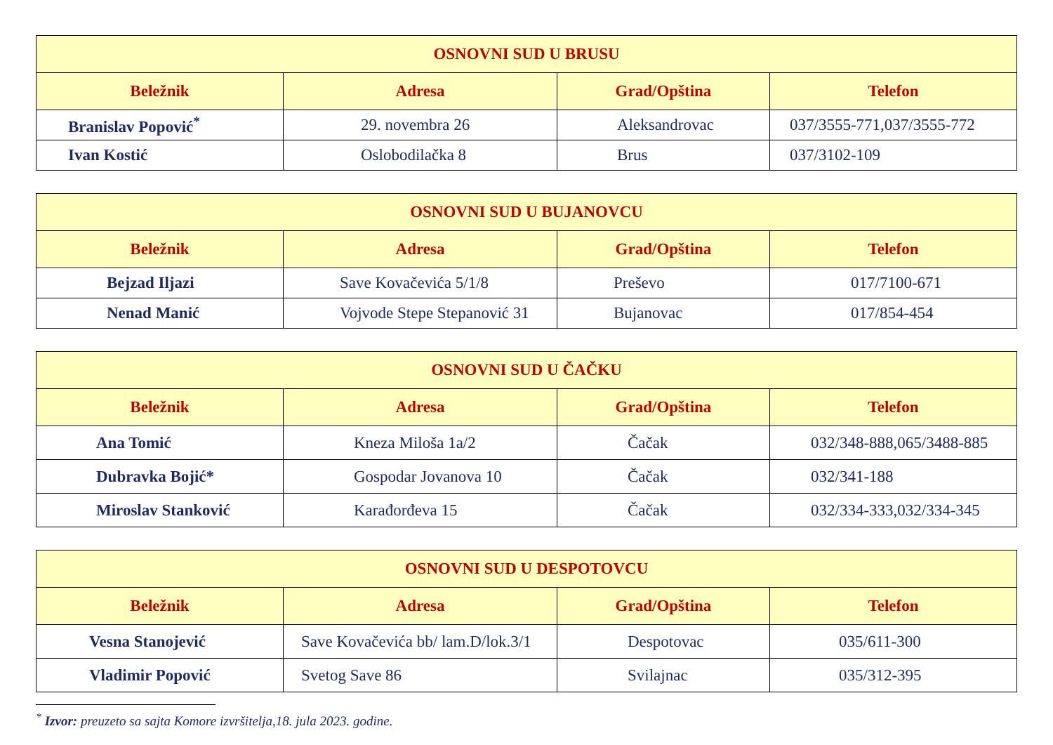| OSNOVNI SUD U BRUSU | | | |
| --- | --- | --- | --- |
| Beležnik | Adresa | Grad/Opština | Telefon |
| Branislav Popović<sup>*</sup> | 29. novembra 26 | Aleksandrovac | 037/3555-771,037/3555-772 |
| Ivan Kostić | Oslobodilačka 8 | Brus | 037/3102-109 |
| OSNOVNI SUD U BUJANOVCU | | | |
| --- | --- | --- | --- |
| Beležnik | Adresa | Grad/Opština | Telefon |
| Bejzad Iljazi | Save Kovačevića 5/1/8 | Preševo | 017/7100-671 |
| Nenad Manić | Vojvode Stepe Stepanović 31 | Bujanovac | 017/854-454 |
| OSNOVNI SUD U ČAČKU | | | |
| --- | --- | --- | --- |
| Beležnik | Adresa | Grad/Opština | Telefon |
| Ana Tomić | Kneza Miloša 1a/2 | Čačak | 032/348-888,065/3488-885 |
| Dubravka Bojić* | Gospodar Jovanova 10 | Čačak | 032/341-188 |
| Miroslav Stanković | Karađorđeva 15 | Čačak | 032/334-333,032/334-345 |
| OSNOVNI SUD U DESPOTOVCU | | | |
| --- | --- | --- | --- |
| Beležnik | Adresa | Grad/Opština | Telefon |
| Vesna Stanojević | Save Kovačevića bb/ lam.D/lok.3/1 | Despotovac | 035/611-300 |
| Vladimir Popović | Svetog Save 86 | Svilajnac | 035/312-395 |
<sup>*</sup> Izvor: preuzeto sa sajta Komore izvršitelja,18. jula 2023. godine.